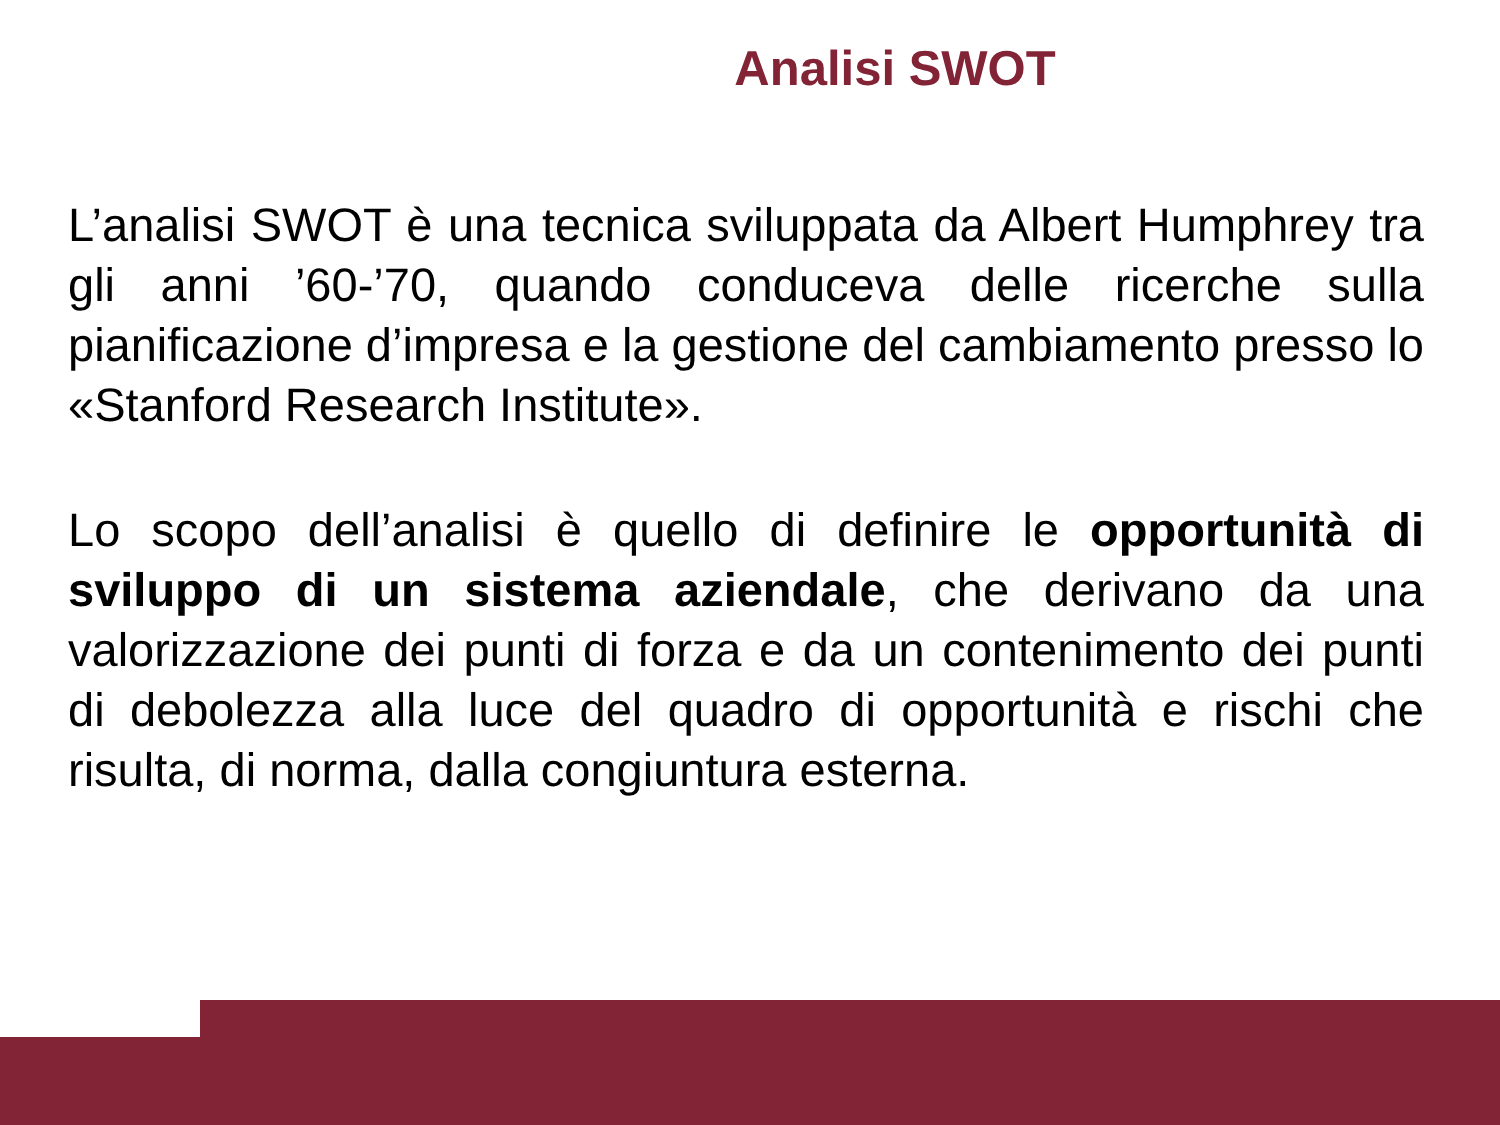Analisi SWOT
L’analisi SWOT è una tecnica sviluppata da Albert Humphrey tra gli anni ’60-’70, quando conduceva delle ricerche sulla pianificazione d’impresa e la gestione del cambiamento presso lo «Stanford Research Institute».
Lo scopo dell’analisi è quello di definire le opportunità di sviluppo di un sistema aziendale, che derivano da una valorizzazione dei punti di forza e da un contenimento dei punti di debolezza alla luce del quadro di opportunità e rischi che risulta, di norma, dalla congiuntura esterna.